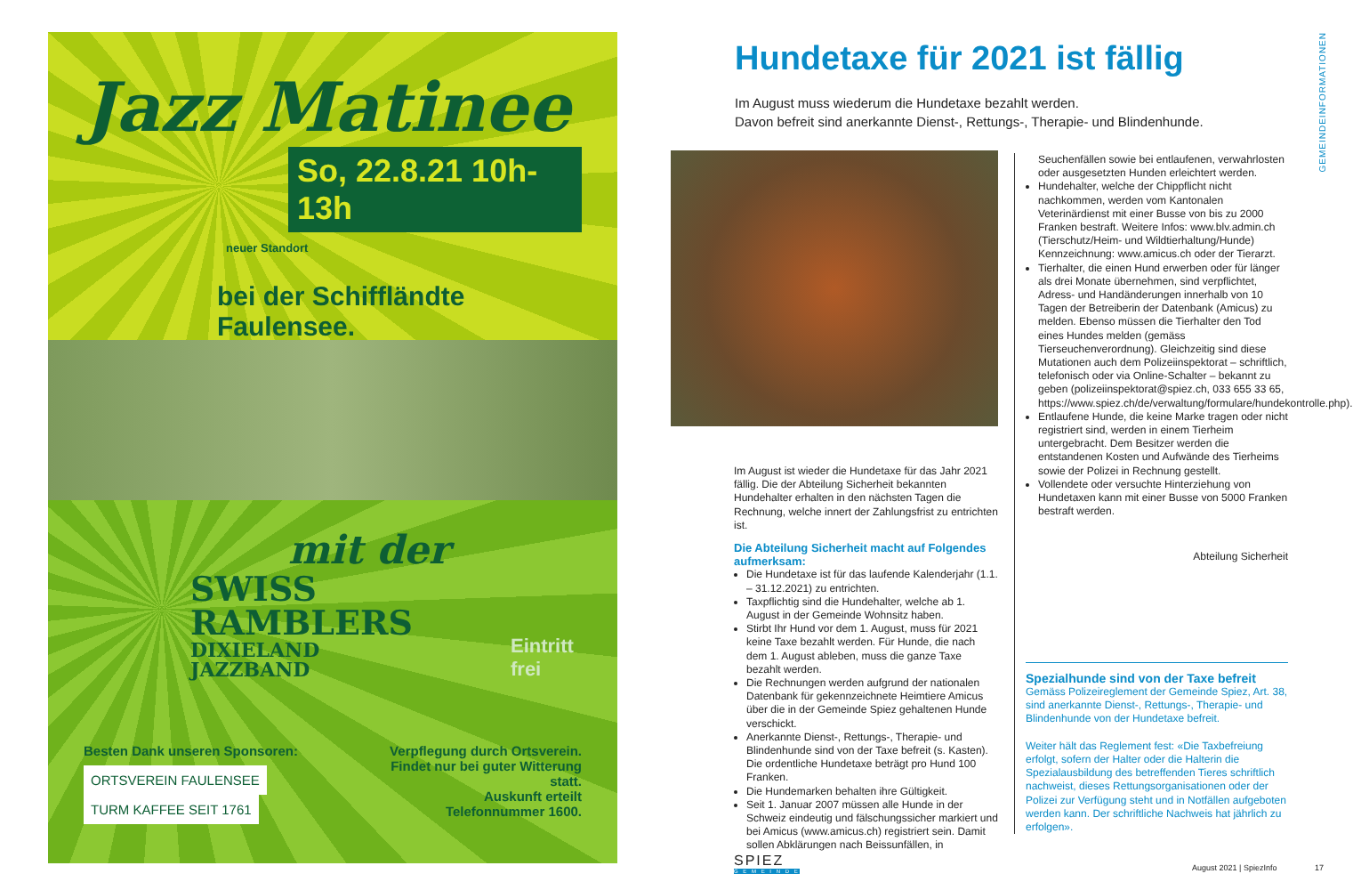Jazz Matinee
So, 22.8.21 10h-13h
neuer Standort
bei der Schiffländte Faulensee.
mit der
SWISS
RAMBLERS
DIXIELAND
JAZZBAND
Eintritt frei
Besten Dank unseren Sponsoren:
ORTSVEREIN FAULENSEE TURM KAFFEE SEIT 1761
Verpflegung durch Ortsverein.
Findet nur bei guter Witterung statt.
Auskunft erteilt Telefonnummer 1600.
Hundetaxe für 2021 ist fällig
Im August muss wiederum die Hundetaxe bezahlt werden.
Davon befreit sind anerkannte Dienst-, Rettungs-, Therapie- und Blindenhunde.
Im August ist wieder die Hundetaxe für das Jahr 2021 fällig. Die der Abteilung Sicherheit bekannten Hundehalter erhalten in den nächsten Tagen die Rechnung, welche innert der Zahlungsfrist zu entrichten ist.
Die Abteilung Sicherheit macht auf Folgendes aufmerksam:
Die Hundetaxe ist für das laufende Kalenderjahr (1.1. – 31.12.2021) zu entrichten.
Taxpflichtig sind die Hundehalter, welche ab 1. August in der Gemeinde Wohnsitz haben.
Stirbt Ihr Hund vor dem 1. August, muss für 2021 keine Taxe bezahlt werden. Für Hunde, die nach dem 1. August ableben, muss die ganze Taxe bezahlt werden.
Die Rechnungen werden aufgrund der nationalen Datenbank für gekennzeichnete Heimtiere Amicus über die in der Gemeinde Spiez gehaltenen Hunde verschickt.
Anerkannte Dienst-, Rettungs-, Therapie- und Blindenhunde sind von der Taxe befreit (s. Kasten). Die ordentliche Hundetaxe beträgt pro Hund 100 Franken.
Die Hundemarken behalten ihre Gültigkeit.
Seit 1. Januar 2007 müssen alle Hunde in der Schweiz eindeutig und fälschungssicher markiert und bei Amicus (www.amicus.ch) registriert sein. Damit sollen Abklärungen nach Beissunfällen, in
Seuchenfällen sowie bei entlaufenen, verwahrlosten oder ausgesetzten Hunden erleichtert werden.
Hundehalter, welche der Chippflicht nicht nachkommen, werden vom Kantonalen Veterinärdienst mit einer Busse von bis zu 2000 Franken bestraft. Weitere Infos: www.blv.admin.ch (Tierschutz/Heim- und Wildtierhaltung/Hunde) Kennzeichnung: www.amicus.ch oder der Tierarzt.
Tierhalter, die einen Hund erwerben oder für länger als drei Monate übernehmen, sind verpflichtet, Adress- und Handänderungen innerhalb von 10 Tagen der Betreiberin der Datenbank (Amicus) zu melden. Ebenso müssen die Tierhalter den Tod eines Hundes melden (gemäss Tierseuchenverordnung). Gleichzeitig sind diese Mutationen auch dem Polizeiinspektorat – schriftlich, telefonisch oder via Online-Schalter – bekannt zu geben (polizeiinspektorat@spiez.ch, 033 655 33 65, https://www.spiez.ch/de/verwaltung/formulare/hundekontrolle.php).
Entlaufene Hunde, die keine Marke tragen oder nicht registriert sind, werden in einem Tierheim untergebracht. Dem Besitzer werden die entstandenen Kosten und Aufwände des Tierheims sowie der Polizei in Rechnung gestellt.
Vollendete oder versuchte Hinterziehung von Hundetaxen kann mit einer Busse von 5000 Franken bestraft werden.
Abteilung Sicherheit
Spezialhunde sind von der Taxe befreit
Gemäss Polizeireglement der Gemeinde Spiez, Art. 38, sind anerkannte Dienst-, Rettungs-, Therapie- und Blindenhunde von der Hundetaxe befreit.
Weiter hält das Reglement fest: «Die Taxbefreiung erfolgt, sofern der Halter oder die Halterin die Spezialausbildung des betreffenden Tieres schriftlich nachweist, dieses Rettungsorganisationen oder der Polizei zur Verfügung steht und in Notfällen aufgeboten werden kann. Der schriftliche Nachweis hat jährlich zu erfolgen».
SPIEZ
G E M E I N D E
August 2021 | SpiezInfo 17
GEMEINDEINFORMATIONEN